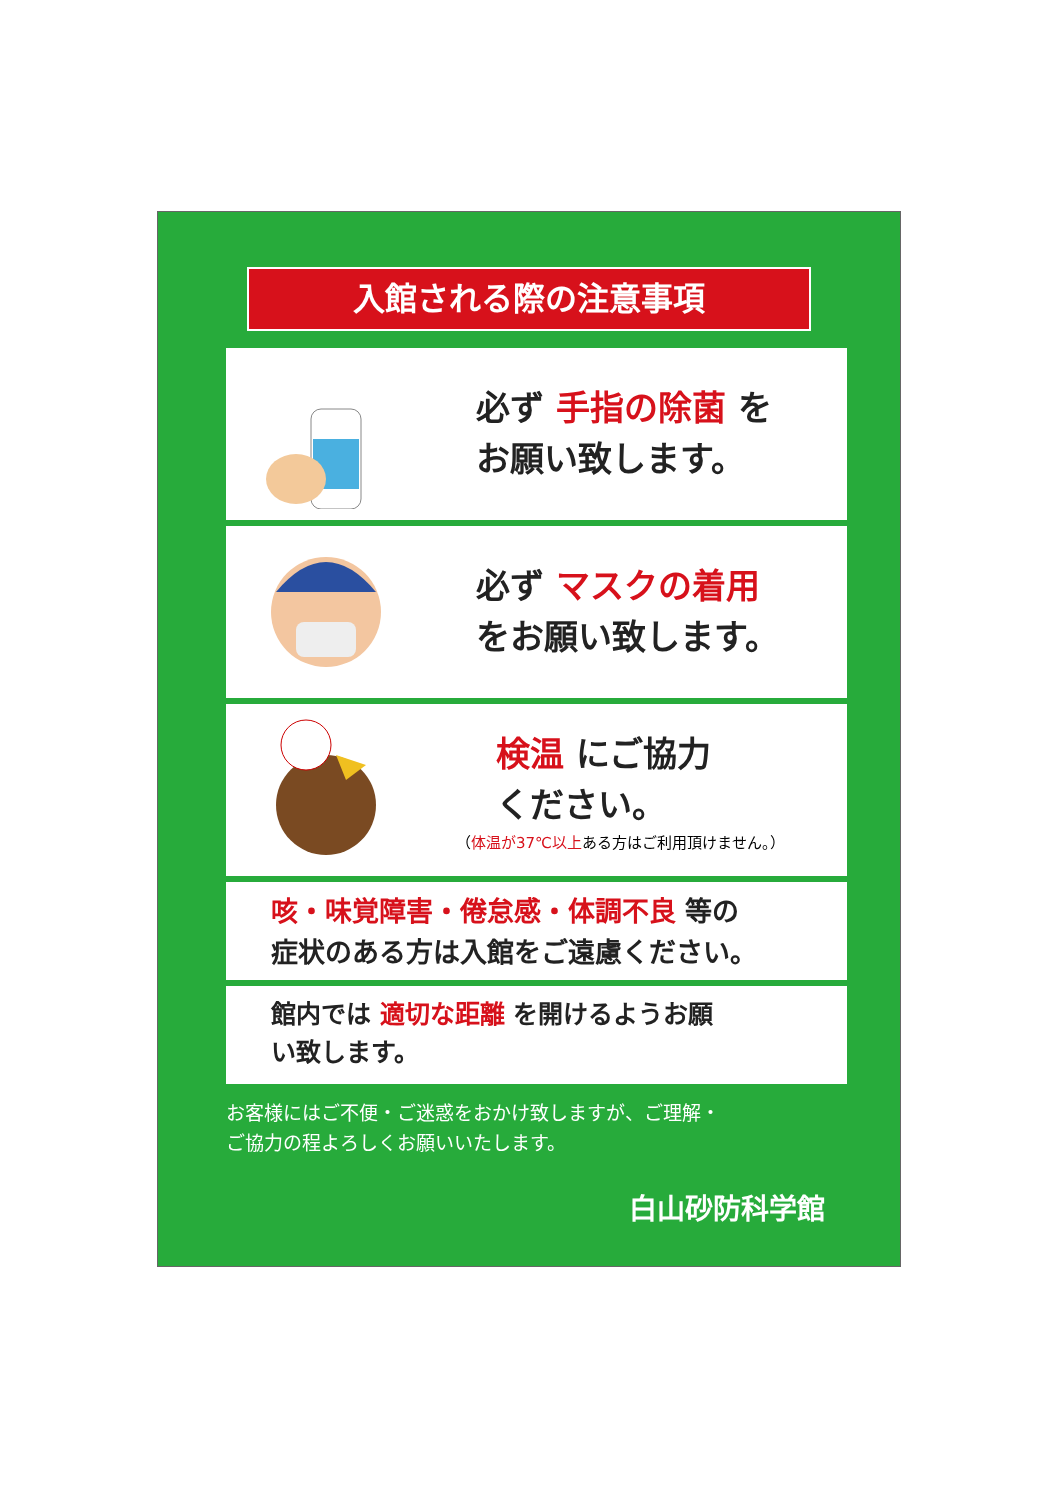入館される際の注意事項
必ず 手指の除菌 を
お願い致します。
必ず マスクの着用
をお願い致します。
検温 にご協力
ください。
（体温が37℃以上ある方はご利用頂けません。）
咳・味覚障害・倦怠感・体調不良 等の
症状のある方は入館をご遠慮ください。
館内では 適切な距離 を開けるようお願
い致します。
お客様にはご不便・ご迷惑をおかけ致しますが、ご理解・
ご協力の程よろしくお願いいたします。
白山砂防科学館